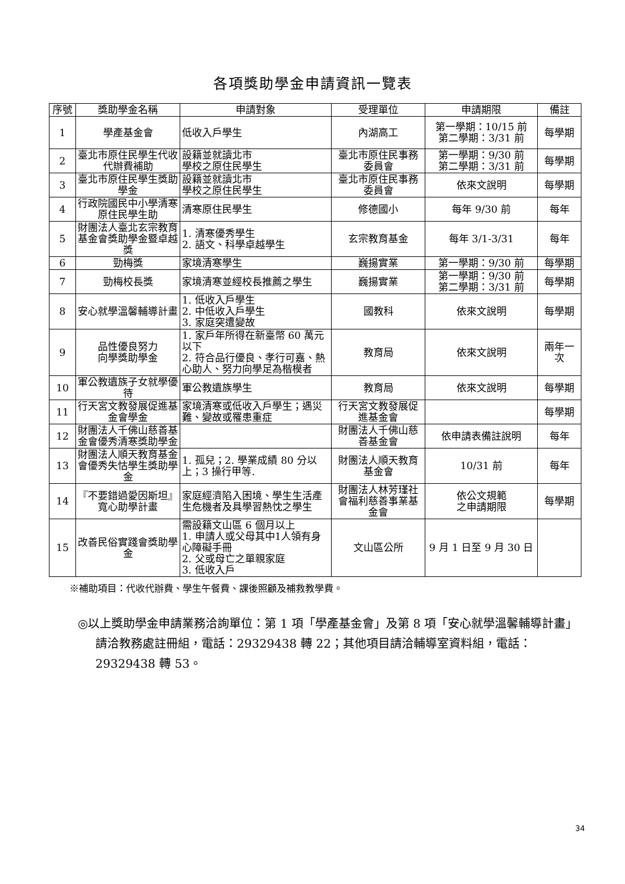各項獎助學金申請資訊一覽表
| 序號 | 獎助學金名稱 | 申請對象 | 受理單位 | 申請期限 | 備註 |
| --- | --- | --- | --- | --- | --- |
| 1 | 學產基金會 | 低收入戶學生 | 內湖高工 | 第一學期：10/15 前 第二學期：3/31 前 | 每學期 |
| 2 | 臺北市原住民學生代收代辦費補助 | 設籍並就讀北市 學校之原住民學生 | 臺北市原住民事務委員會 | 第一學期：9/30 前 第二學期：3/31 前 | 每學期 |
| 3 | 臺北市原住民學生獎助學金 | 設籍並就讀北市 學校之原住民學生 | 臺北市原住民事務委員會 | 依來文說明 | 每學期 |
| 4 | 行政院國民中小學清寒原住民學生助 | 清寒原住民學生 | 修德國小 | 每年 9/30 前 | 每年 |
| 5 | 財團法人臺北玄宗教育基金會獎助學金暨卓越獎 | 1. 清寒優秀學生 2. 語文、科學卓越學生 | 玄宗教育基金 | 每年 3/1-3/31 | 每年 |
| 6 | 勁梅獎 | 家境清寒學生 | 巍揚實業 | 第一學期：9/30 前 | 每學期 |
| 7 | 勁梅校長獎 | 家境清寒並經校長推薦之學生 | 巍揚實業 | 第一學期：9/30 前 第二學期：3/31 前 | 每學期 |
| 8 | 安心就學溫馨輔導計畫 | 1. 低收入戶學生 2. 中低收入戶學生 3. 家庭突遭變故 | 國教科 | 依來文說明 | 每學期 |
| 9 | 品性優良努力 向學獎助學金 | 1. 家戶年所得在新臺幣 60 萬元以下 2. 符合品行優良、孝行可嘉、熱心助人、努力向學足為楷模者 | 教育局 | 依來文說明 | 兩年一次 |
| 10 | 軍公教遺族子女就學優待 | 軍公教遺族學生 | 教育局 | 依來文說明 | 每學期 |
| 11 | 行天宮文教發展促進基金會學金 | 家境清寒或低收入戶學生；遇災難、變故或罹患重症 | 行天宮文教發展促進基金會 | | 每學期 |
| 12 | 財團法人千佛山慈善基金會優秀清寒獎助學金 | | 財團法人千佛山慈善基金會 | 依申請表備註說明 | 每年 |
| 13 | 財團法人順天教育基金會優秀失怙學生獎助學金 | 1. 孤兒；2. 學業成績 80 分以上；3 操行甲等. | 財團法人順天教育基金會 | 10/31 前 | 每年 |
| 14 | 『不要錯過愛因斯坦』寬心助學計畫 | 家庭經濟陷入困境、學生生活產生危機者及具學習熱忱之學生 | 財團法人林芳瑾社會福利慈善事業基金會 | 依公文規範 之申請期限 | 每學期 |
| 15 | 改善民俗實踐會獎助學金 | 需設籍文山區 6 個月以上 1. 申請人或父母其中1人領有身心障礙手冊 2. 父或母亡之單親家庭 3. 低收入戶 | 文山區公所 | 9 月 1 日至 9 月 30 日 | |
※補助項目：代收代辦費、學生午餐費、課後照顧及補救教學費。
◎以上獎助學金申請業務洽詢單位：第 1 項「學產基金會」及第 8 項「安心就學溫馨輔導計畫」請洽教務處註冊組，電話：29329438 轉 22；其他項目請洽輔導室資料組，電話：29329438 轉 53。
34